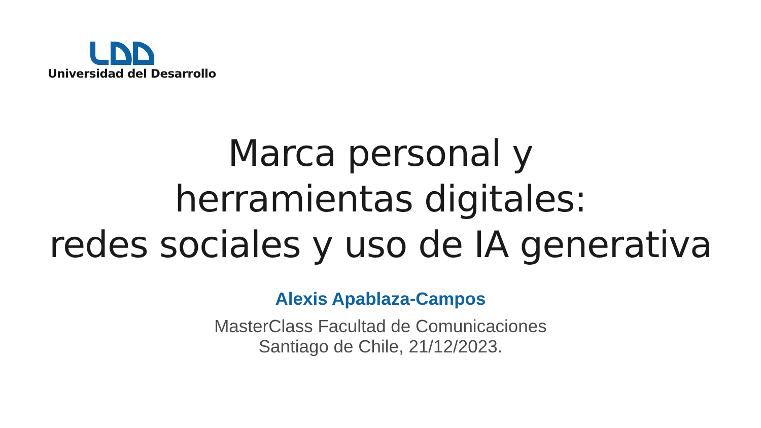Universidad del Desarrollo
Marca personal y
herramientas digitales:
redes sociales y uso de IA generativa
Alexis Apablaza-Campos
MasterClass Facultad de Comunicaciones
Santiago de Chile, 21/12/2023.